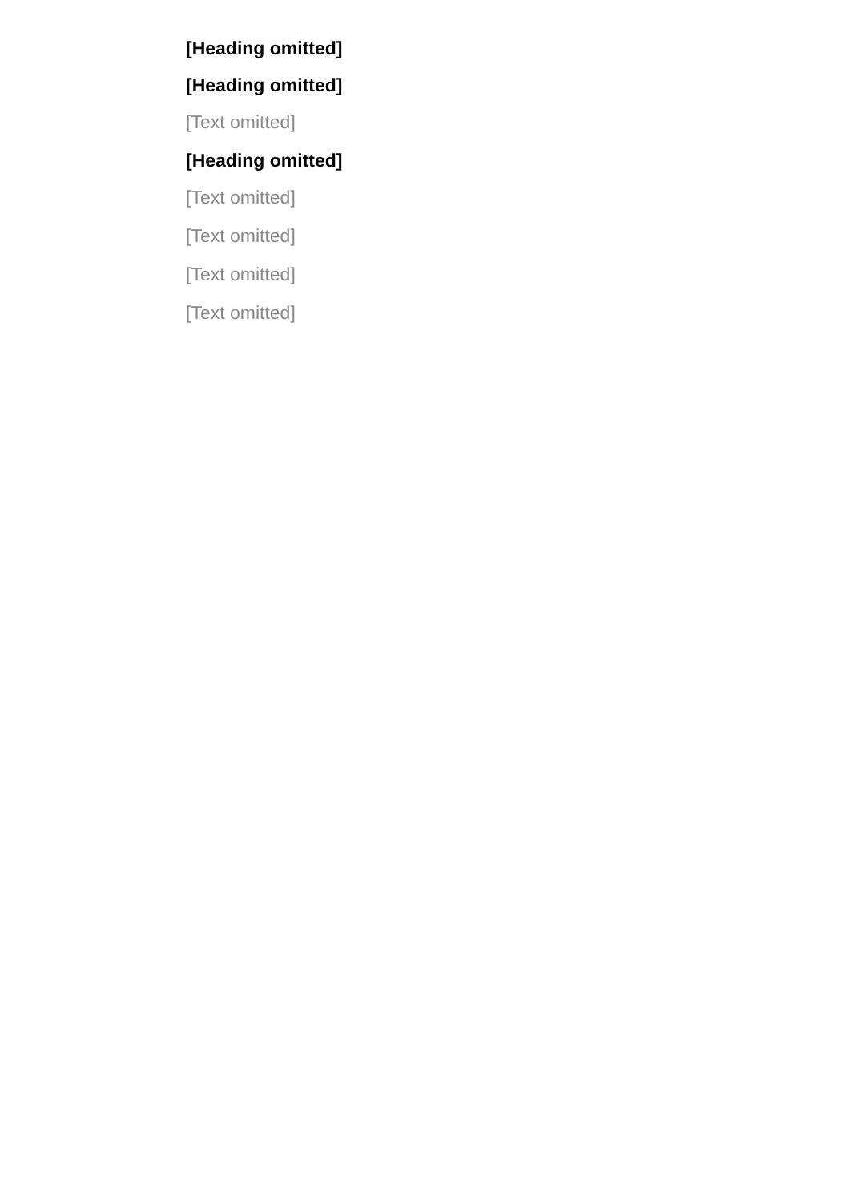[Heading omitted]
[Heading omitted]
[Text omitted]
[Heading omitted]
[Text omitted]
[Text omitted]
[Text omitted]
[Text omitted]